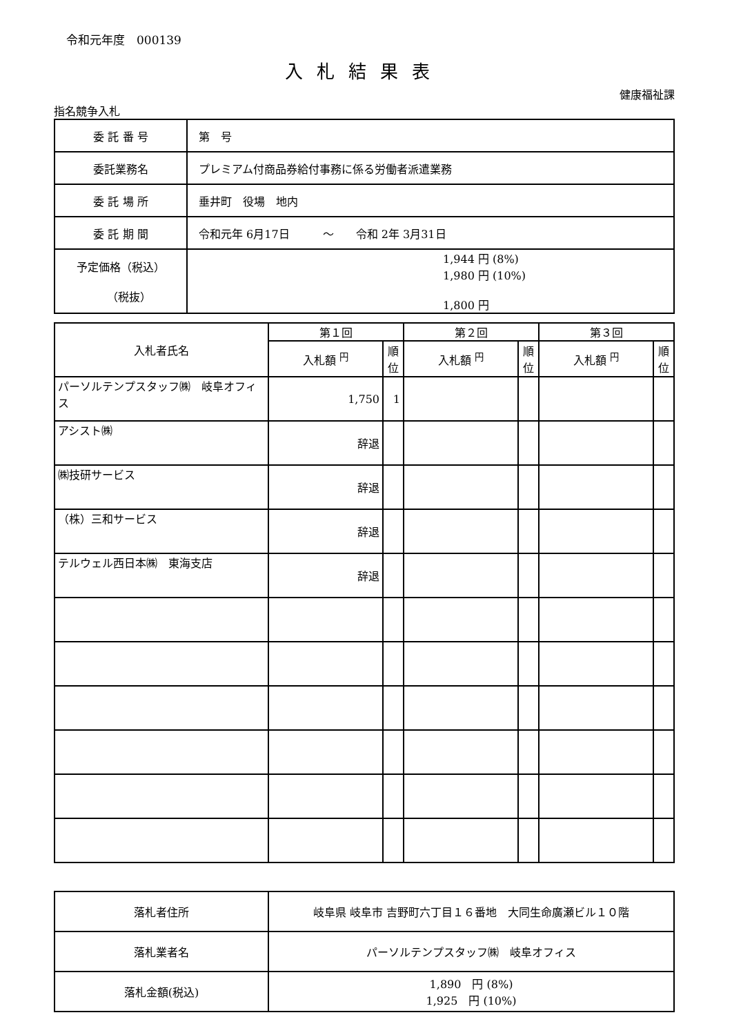令和元年度　000139
入札結果表
健康福祉課
指名競争入札
| 委 託 番 号 | 第 号 |
| 委託業務名 | プレミアム付商品券給付事務に係る労働者派遣業務 |
| 委 託 場 所 | 垂井町 役場 地内 |
| 委 託 期 間 | 令和元年 6月17日 ～ 令和 2年 3月31日 |
| 予定価格（税込） （税抜） | 1,944 円 (8%) 1,980 円 (10%) 1,800 円 |
| 入札者氏名 | 第１回 | | 第２回 | | 第３回 | |
| --- | --- | --- | --- | --- | --- | --- |
| | 入札額 <sup>円</sup> | 順位 | 入札額 <sup>円</sup> | 順位 | 入札額 <sup>円</sup> | 順位 |
| パーソルテンプスタッフ㈱ 岐阜オフィス | 1,750 | 1 | | | | |
| アシスト㈱ | 辞退 | | | | | |
| ㈱技研サービス | 辞退 | | | | | |
| （株）三和サービス | 辞退 | | | | | |
| テルウェル西日本㈱ 東海支店 | 辞退 | | | | | |
| 落札者住所 | 岐阜県 岐阜市 吉野町六丁目１６番地 大同生命廣瀬ビル１０階 |
| 落札業者名 | パーソルテンプスタッフ㈱ 岐阜オフィス |
| 落札金額(税込) | 1,890 円 (8%) 1,925 円 (10%) |